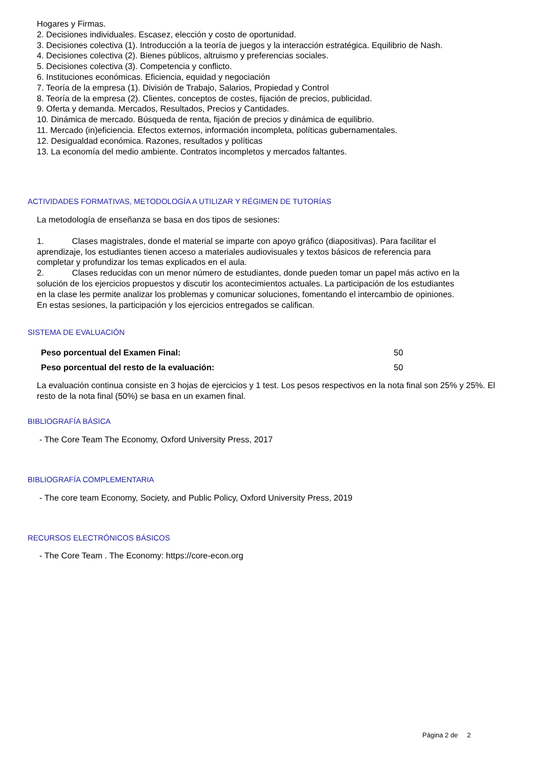Hogares y Firmas.
2. Decisiones individuales. Escasez, elección y costo de oportunidad.
3. Decisiones colectiva (1). Introducción a la teoría de juegos y la interacción estratégica. Equilibrio de Nash.
4. Decisiones colectiva (2). Bienes públicos, altruismo y preferencias sociales.
5. Decisiones colectiva (3). Competencia y conflicto.
6. Instituciones económicas. Eficiencia, equidad y negociación
7. Teoría de la empresa (1). División de Trabajo, Salarios, Propiedad y Control
8. Teoría de la empresa (2). Clientes, conceptos de costes, fijación de precios, publicidad.
9. Oferta y demanda. Mercados, Resultados, Precios y Cantidades.
10. Dinámica de mercado. Búsqueda de renta, fijación de precios y dinámica de equilibrio.
11. Mercado (in)eficiencia. Efectos externos, información incompleta, políticas gubernamentales.
12. Desigualdad económica. Razones, resultados y políticas
13. La economía del medio ambiente. Contratos incompletos y mercados faltantes.
ACTIVIDADES FORMATIVAS, METODOLOGÍA A UTILIZAR Y RÉGIMEN DE TUTORÍAS
La metodología de enseñanza se basa en dos tipos de sesiones:
1. Clases magistrales, donde el material se imparte con apoyo gráfico (diapositivas). Para facilitar el aprendizaje, los estudiantes tienen acceso a materiales audiovisuales y textos básicos de referencia para completar y profundizar los temas explicados en el aula.
2. Clases reducidas con un menor número de estudiantes, donde pueden tomar un papel más activo en la solución de los ejercicios propuestos y discutir los acontecimientos actuales. La participación de los estudiantes en la clase les permite analizar los problemas y comunicar soluciones, fomentando el intercambio de opiniones. En estas sesiones, la participación y los ejercicios entregados se califican.
SISTEMA DE EVALUACIÓN
| Peso porcentual del Examen Final: | 50 |
| Peso porcentual del resto de la evaluación: | 50 |
La evaluación continua consiste en 3 hojas de ejercicios y 1 test. Los pesos respectivos en la nota final son 25% y 25%. El resto de la nota final (50%) se basa en un examen final.
BIBLIOGRAFÍA BÁSICA
- The Core Team The Economy, Oxford University Press, 2017
BIBLIOGRAFÍA COMPLEMENTARIA
- The core team Economy, Society, and Public Policy, Oxford University Press, 2019
RECURSOS ELECTRÓNICOS BÁSICOS
- The Core Team . The Economy: https://core-econ.org
Página 2 de 2